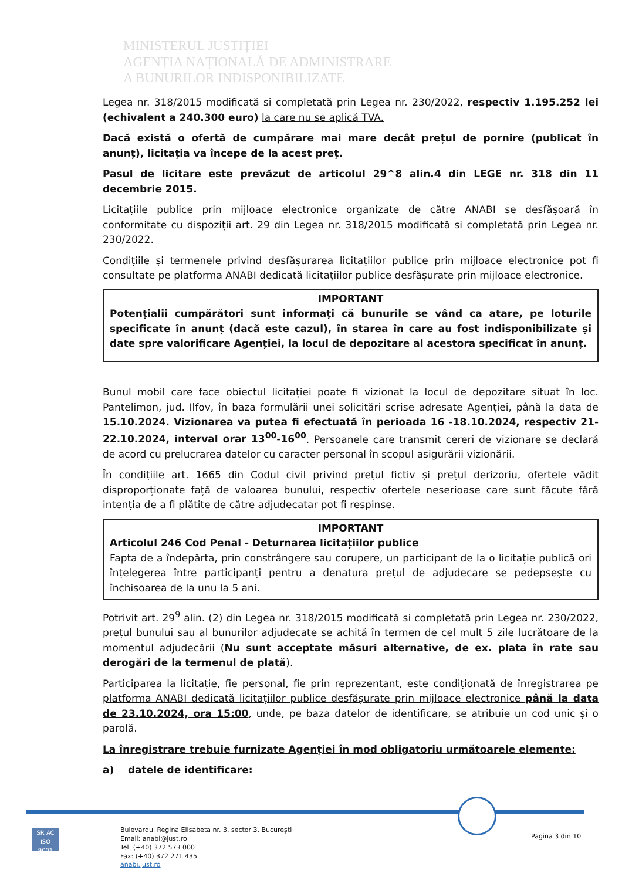MINISTERUL JUSTIȚIEI
AGENȚIA NAȚIONALĂ DE ADMINISTRARE
A BUNURILOR INDISPONIBILIZATE
Legea nr. 318/2015 modificată si completată prin Legea nr. 230/2022, respectiv 1.195.252 lei (echivalent a 240.300 euro) la care nu se aplică TVA.
Dacă există o ofertă de cumpărare mai mare decât prețul de pornire (publicat în anunț), licitația va începe de la acest preț.
Pasul de licitare este prevăzut de articolul 29^8 alin.4 din LEGE nr. 318 din 11 decembrie 2015.
Licitațiile publice prin mijloace electronice organizate de către ANABI se desfășoară în conformitate cu dispoziții art. 29 din Legea nr. 318/2015 modificată si completată prin Legea nr. 230/2022.
Condițiile și termenele privind desfășurarea licitațiilor publice prin mijloace electronice pot fi consultate pe platforma ANABI dedicată licitațiilor publice desfășurate prin mijloace electronice.
IMPORTANT
Potențialii cumpărători sunt informați că bunurile se vând ca atare, pe loturile specificate în anunț (dacă este cazul), în starea în care au fost indisponibilizate și date spre valorificare Agenției, la locul de depozitare al acestora specificat în anunț.
Bunul mobil care face obiectul licitației poate fi vizionat la locul de depozitare situat în loc. Pantelimon, jud. Ilfov, în baza formulării unei solicitări scrise adresate Agenției, până la data de 15.10.2024. Vizionarea va putea fi efectuată în perioada 16 -18.10.2024, respectiv 21-22.10.2024, interval orar 13<sup>00</sup>-16<sup>00</sup>. Persoanele care transmit cereri de vizionare se declară de acord cu prelucrarea datelor cu caracter personal în scopul asigurării vizionării.
În condițiile art. 1665 din Codul civil privind prețul fictiv și prețul derizoriu, ofertele vădit disproporționate față de valoarea bunului, respectiv ofertele neserioase care sunt făcute fără intenția de a fi plătite de către adjudecatar pot fi respinse.
IMPORTANT
Articolul 246 Cod Penal - Deturnarea licitațiilor publice
Fapta de a îndepărta, prin constrângere sau corupere, un participant de la o licitație publică ori înțelegerea între participanți pentru a denatura prețul de adjudecare se pedepsește cu închisoarea de la unu la 5 ani.
Potrivit art. 29<sup>9</sup> alin. (2) din Legea nr. 318/2015 modificată si completată prin Legea nr. 230/2022, prețul bunului sau al bunurilor adjudecate se achită în termen de cel mult 5 zile lucrătoare de la momentul adjudecării (Nu sunt acceptate măsuri alternative, de ex. plata în rate sau derogări de la termenul de plată).
Participarea la licitație, fie personal, fie prin reprezentant, este condiționată de înregistrarea pe platforma ANABI dedicată licitațiilor publice desfășurate prin mijloace electronice până la data de 23.10.2024, ora 15:00, unde, pe baza datelor de identificare, se atribuie un cod unic și o parolă.
La înregistrare trebuie furnizate Agenției în mod obligatoriu următoarele elemente:
a) datele de identificare:
SR AC
ISO 9001
Bulevardul Regina Elisabeta nr. 3, sector 3, București
Email: anabi@just.ro
Tel. (+40) 372 573 000
Fax: (+40) 372 271 435
anabi.just.ro
Pagina 3 din 10